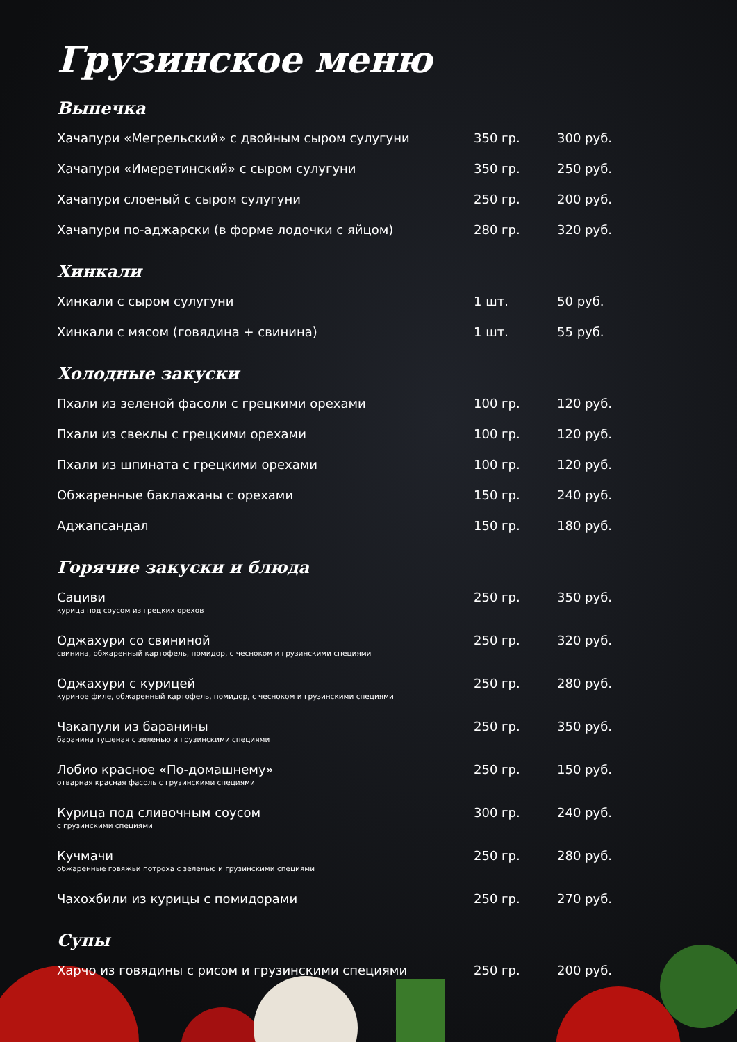Грузинское меню
Выпечка
| Хачапури «Мегрельский» с двойным сыром сулугуни | 350 гр. | 300 руб. |
| Хачапури «Имеретинский» с сыром сулугуни | 350 гр. | 250 руб. |
| Хачапури слоеный с сыром сулугуни | 250 гр. | 200 руб. |
| Хачапури по-аджарски (в форме лодочки с яйцом) | 280 гр. | 320 руб. |
Хинкали
| Хинкали с сыром сулугуни | 1 шт. | 50 руб. |
| Хинкали с мясом (говядина + свинина) | 1 шт. | 55 руб. |
Холодные закуски
| Пхали из зеленой фасоли с грецкими орехами | 100 гр. | 120 руб. |
| Пхали из свеклы с грецкими орехами | 100 гр. | 120 руб. |
| Пхали из шпината с грецкими орехами | 100 гр. | 120 руб. |
| Обжаренные баклажаны с орехами | 150 гр. | 240 руб. |
| Аджапсандал | 150 гр. | 180 руб. |
Горячие закуски и блюда
| Сациви курица под соусом из грецких орехов | 250 гр. | 350 руб. |
| Оджахури со свининой свинина, обжаренный картофель, помидор, с чесноком и грузинскими специями | 250 гр. | 320 руб. |
| Оджахури с курицей куриное филе, обжаренный картофель, помидор, с чесноком и грузинскими специями | 250 гр. | 280 руб. |
| Чакапули из баранины баранина тушеная с зеленью и грузинскими специями | 250 гр. | 350 руб. |
| Лобио красное «По-домашнему» отварная красная фасоль с грузинскими специями | 250 гр. | 150 руб. |
| Курица под сливочным соусом с грузинскими специями | 300 гр. | 240 руб. |
| Кучмачи обжаренные говяжьи потроха с зеленью и грузинскими специями | 250 гр. | 280 руб. |
| Чахохбили из курицы с помидорами | 250 гр. | 270 руб. |
Супы
| Харчо из говядины с рисом и грузинскими специями | 250 гр. | 200 руб. |